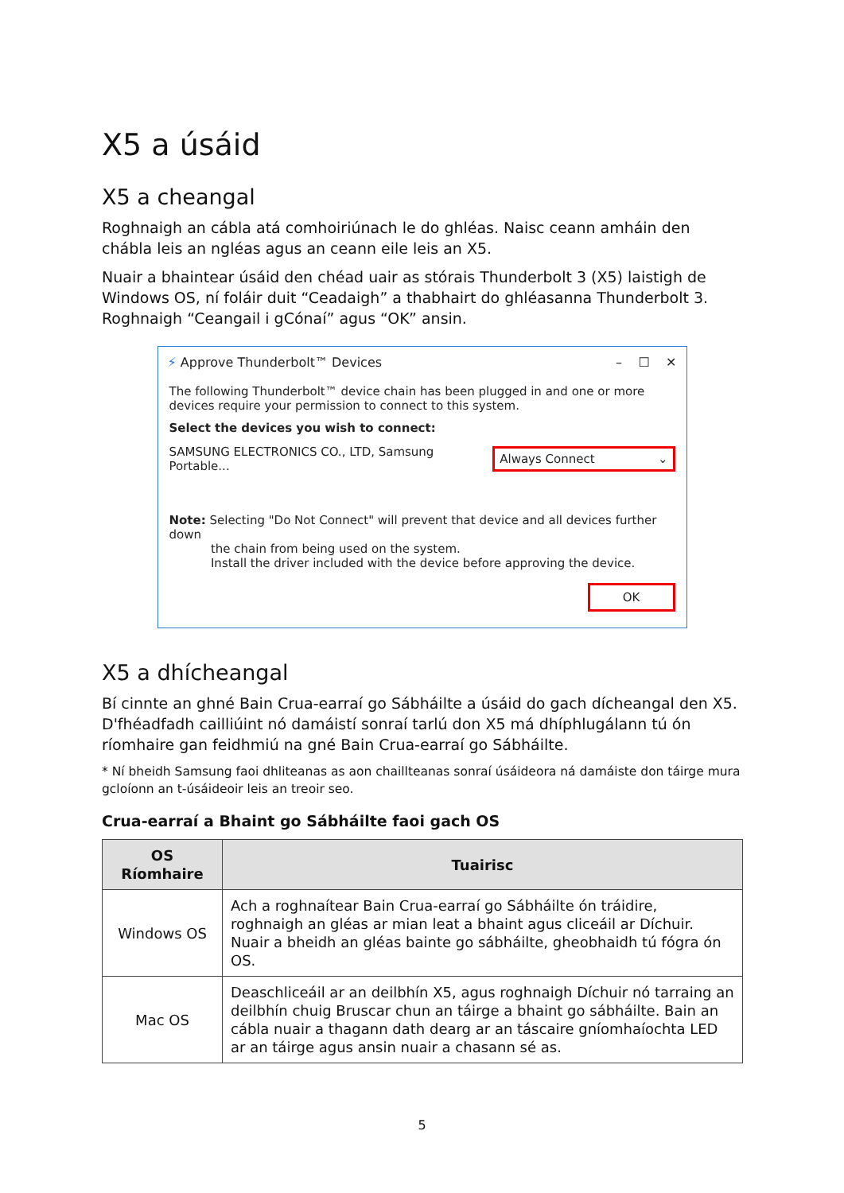X5 a úsáid
X5 a cheangal
Roghnaigh an cábla atá comhoiriúnach le do ghléas. Naisc ceann amháin den chábla leis an ngléas agus an ceann eile leis an X5.
Nuair a bhaintear úsáid den chéad uair as stórais Thunderbolt 3 (X5) laistigh de Windows OS, ní foláir duit “Ceadaigh” a thabhairt do ghléasanna Thunderbolt 3. Roghnaigh “Ceangail i gCónaí” agus “OK” ansin.
⚡ Approve Thunderbolt™ Devices – ☐ ✕
The following Thunderbolt™ device chain has been plugged in and one or more devices require your permission to connect to this system.
Select the devices you wish to connect:
SAMSUNG ELECTRONICS CO., LTD, Samsung Portable... Always Connect ⌄
Note: Selecting "Do Not Connect" will prevent that device and all devices further down
the chain from being used on the system.
Install the driver included with the device before approving the device.
OK
X5 a dhícheangal
Bí cinnte an ghné Bain Crua-earraí go Sábháilte a úsáid do gach dícheangal den X5. D'fhéadfadh cailliúint nó damáistí sonraí tarlú don X5 má dhíphlugálann tú ón ríomhaire gan feidhmiú na gné Bain Crua-earraí go Sábháilte.
* Ní bheidh Samsung faoi dhliteanas as aon chaillteanas sonraí úsáideora ná damáiste don táirge mura gcloíonn an t-úsáideoir leis an treoir seo.
Crua-earraí a Bhaint go Sábháilte faoi gach OS
| OS Ríomhaire | Tuairisc |
| --- | --- |
| Windows OS | Ach a roghnaítear Bain Crua-earraí go Sábháilte ón tráidire, roghnaigh an gléas ar mian leat a bhaint agus cliceáil ar Díchuir. Nuair a bheidh an gléas bainte go sábháilte, gheobhaidh tú fógra ón OS. |
| Mac OS | Deaschliceáil ar an deilbhín X5, agus roghnaigh Díchuir nó tarraing an deilbhín chuig Bruscar chun an táirge a bhaint go sábháilte. Bain an cábla nuair a thagann dath dearg ar an táscaire gníomhaíochta LED ar an táirge agus ansin nuair a chasann sé as. |
5